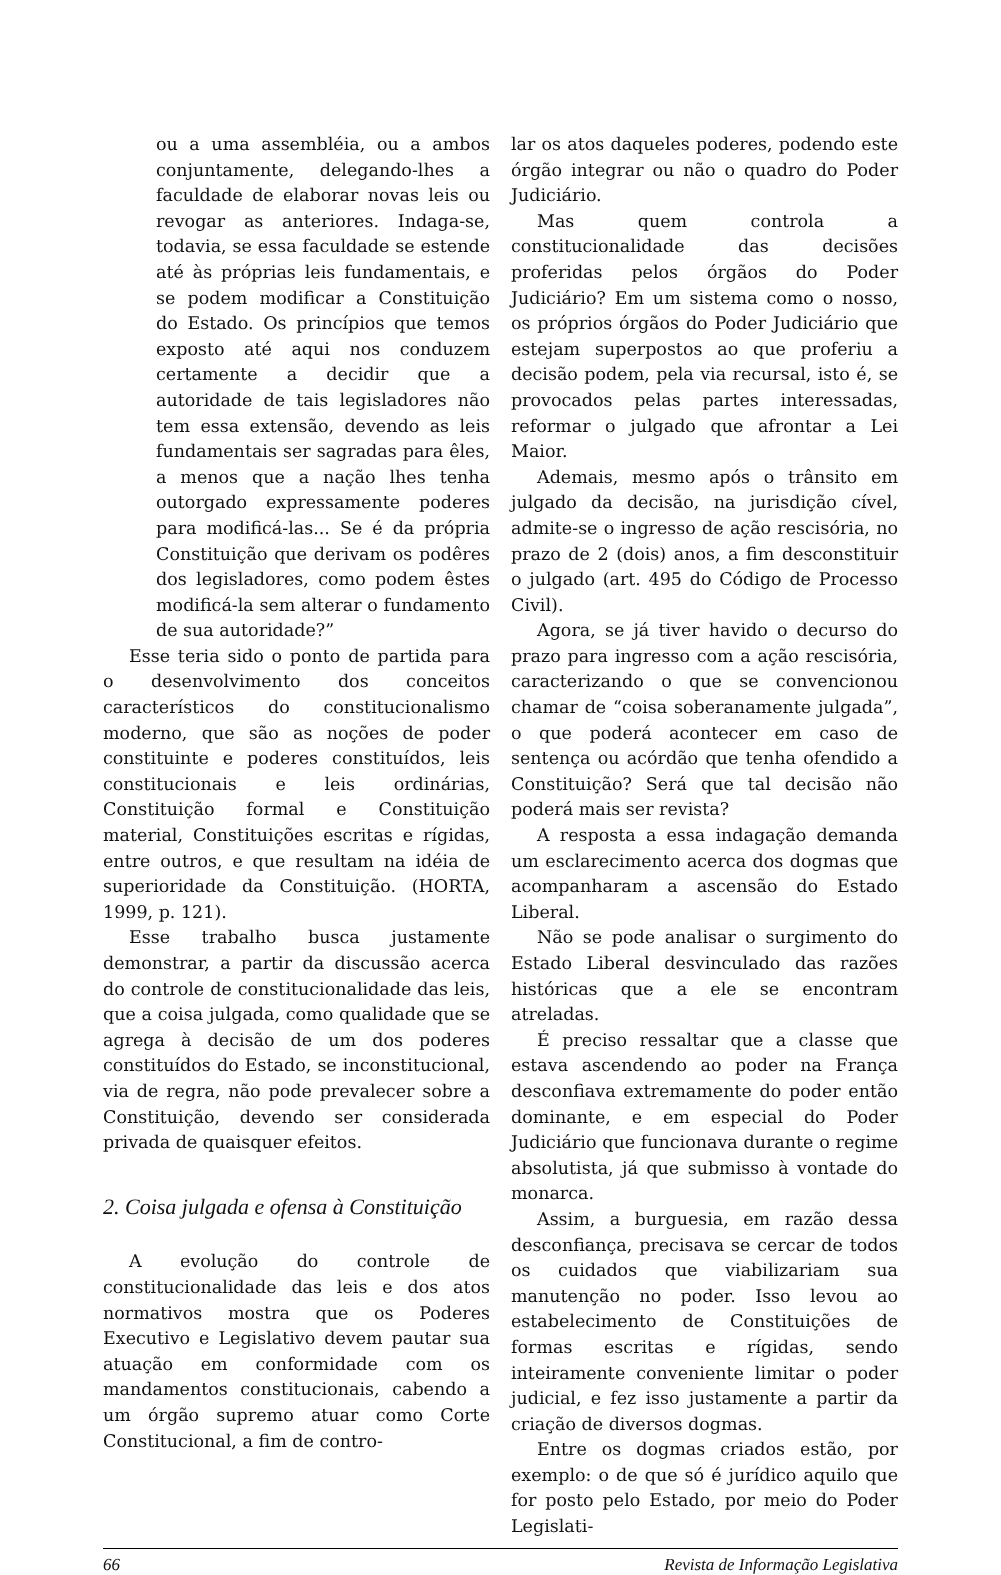ou a uma assembléia, ou a ambos conjuntamente, delegando-lhes a faculdade de elaborar novas leis ou revogar as anteriores. Indaga-se, todavia, se essa faculdade se estende até às próprias leis fundamentais, e se podem modificar a Constituição do Estado. Os princípios que temos exposto até aqui nos conduzem certamente a decidir que a autoridade de tais legisladores não tem essa extensão, devendo as leis fundamentais ser sagradas para êles, a menos que a nação lhes tenha outorgado expressamente poderes para modificá-las... Se é da própria Constituição que derivam os podêres dos legisladores, como podem êstes modificá-la sem alterar o fundamento de sua autoridade?”
Esse teria sido o ponto de partida para o desenvolvimento dos conceitos característicos do constitucionalismo moderno, que são as noções de poder constituinte e poderes constituídos, leis constitucionais e leis ordinárias, Constituição formal e Constituição material, Constituições escritas e rígidas, entre outros, e que resultam na idéia de superioridade da Constituição. (HORTA, 1999, p. 121).
Esse trabalho busca justamente demonstrar, a partir da discussão acerca do controle de constitucionalidade das leis, que a coisa julgada, como qualidade que se agrega à decisão de um dos poderes constituídos do Estado, se inconstitucional, via de regra, não pode prevalecer sobre a Constituição, devendo ser considerada privada de quaisquer efeitos.
2. Coisa julgada e ofensa à Constituição
A evolução do controle de constitucionalidade das leis e dos atos normativos mostra que os Poderes Executivo e Legislativo devem pautar sua atuação em conformidade com os mandamentos constitucionais, cabendo a um órgão supremo atuar como Corte Constitucional, a fim de contro-
lar os atos daqueles poderes, podendo este órgão integrar ou não o quadro do Poder Judiciário.
Mas quem controla a constitucionalidade das decisões proferidas pelos órgãos do Poder Judiciário? Em um sistema como o nosso, os próprios órgãos do Poder Judiciário que estejam superpostos ao que proferiu a decisão podem, pela via recursal, isto é, se provocados pelas partes interessadas, reformar o julgado que afrontar a Lei Maior.
Ademais, mesmo após o trânsito em julgado da decisão, na jurisdição cível, admite-se o ingresso de ação rescisória, no prazo de 2 (dois) anos, a fim desconstituir o julgado (art. 495 do Código de Processo Civil).
Agora, se já tiver havido o decurso do prazo para ingresso com a ação rescisória, caracterizando o que se convencionou chamar de “coisa soberanamente julgada”, o que poderá acontecer em caso de sentença ou acórdão que tenha ofendido a Constituição? Será que tal decisão não poderá mais ser revista?
A resposta a essa indagação demanda um esclarecimento acerca dos dogmas que acompanharam a ascensão do Estado Liberal.
Não se pode analisar o surgimento do Estado Liberal desvinculado das razões históricas que a ele se encontram atreladas.
É preciso ressaltar que a classe que estava ascendendo ao poder na França desconfiava extremamente do poder então dominante, e em especial do Poder Judiciário que funcionava durante o regime absolutista, já que submisso à vontade do monarca.
Assim, a burguesia, em razão dessa desconfiança, precisava se cercar de todos os cuidados que viabilizariam sua manutenção no poder. Isso levou ao estabelecimento de Constituições de formas escritas e rígidas, sendo inteiramente conveniente limitar o poder judicial, e fez isso justamente a partir da criação de diversos dogmas.
Entre os dogmas criados estão, por exemplo: o de que só é jurídico aquilo que for posto pelo Estado, por meio do Poder Legislati-
66 Revista de Informação Legislativa